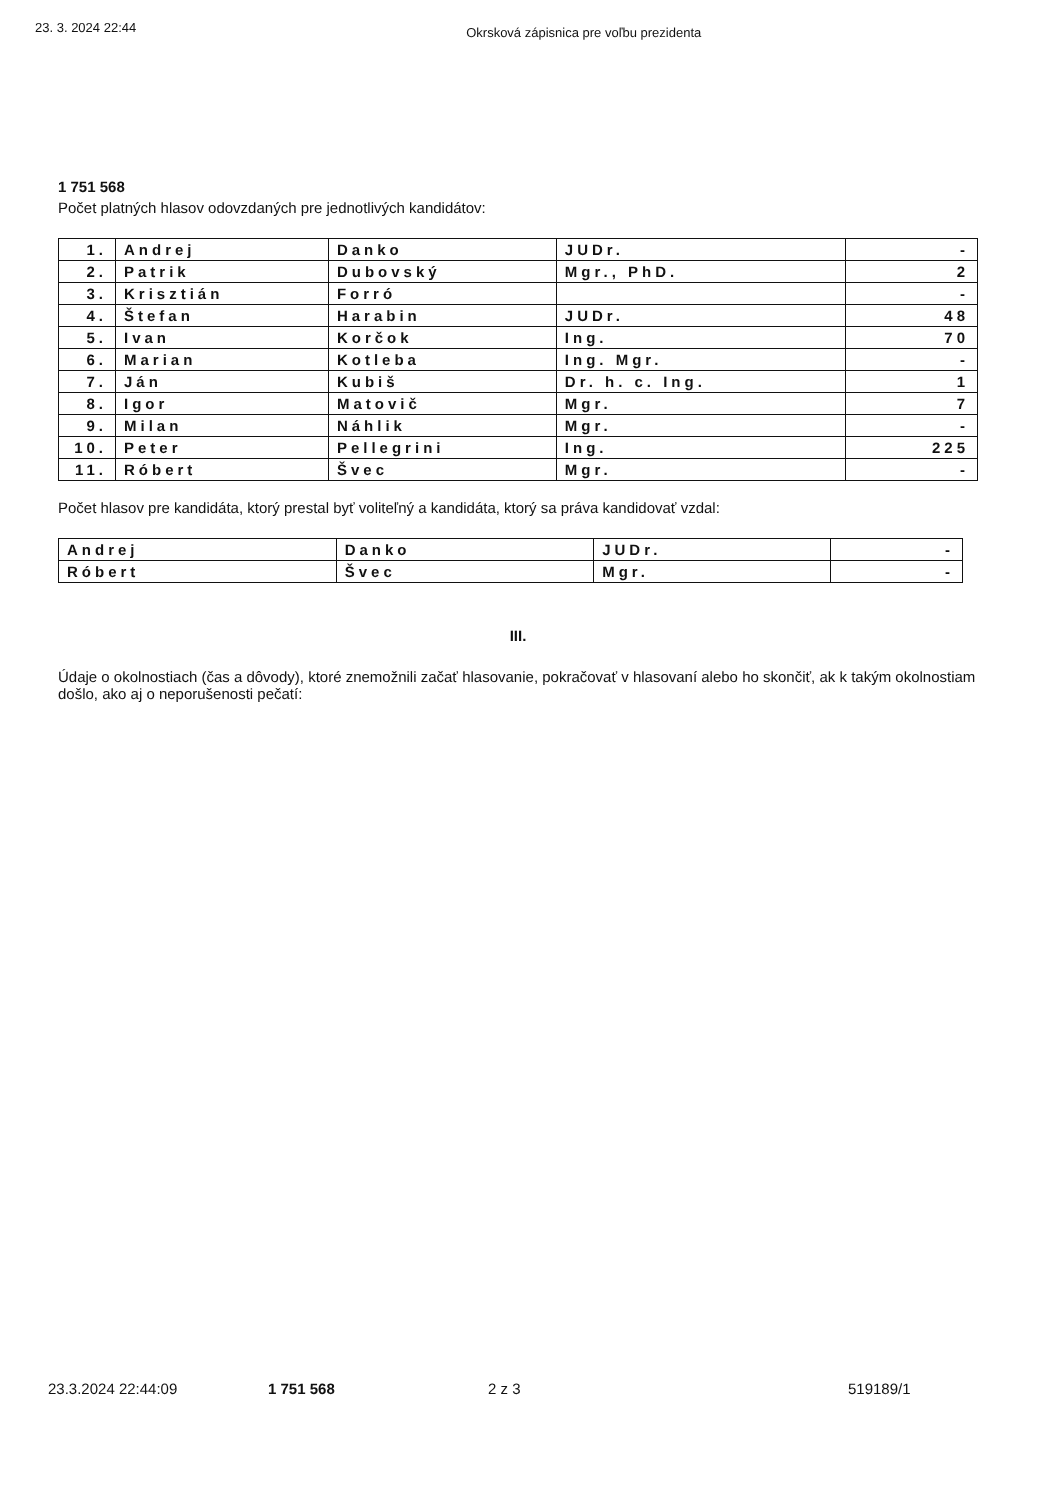23. 3. 2024 22:44 Okrsková zápisnica pre voľbu prezidenta
1 751 568
Počet platných hlasov odovzdaných pre jednotlivých kandidátov:
| 1. | Andrej | Danko | JUDr. | - |
| 2. | Patrik | Dubovský | Mgr., PhD. | 2 |
| 3. | Krisztián | Forró | | - |
| 4. | Štefan | Harabin | JUDr. | 48 |
| 5. | Ivan | Korčok | Ing. | 70 |
| 6. | Marian | Kotleba | Ing. Mgr. | - |
| 7. | Ján | Kubiš | Dr. h. c. Ing. | 1 |
| 8. | Igor | Matovič | Mgr. | 7 |
| 9. | Milan | Náhlik | Mgr. | - |
| 10. | Peter | Pellegrini | Ing. | 225 |
| 11. | Róbert | Švec | Mgr. | - |
Počet hlasov pre kandidáta, ktorý prestal byť voliteľný a kandidáta, ktorý sa práva kandidovať vzdal:
| Andrej | Danko | JUDr. | - |
| Róbert | Švec | Mgr. | - |
III.
Údaje o okolnostiach (čas a dôvody), ktoré znemožnili začať hlasovanie, pokračovať v hlasovaní alebo ho skončiť, ak k takým okolnostiam došlo, ako aj o neporušenosti pečatí:
23.3.2024 22:44:09 1 751 568 2 z 3 519189/1